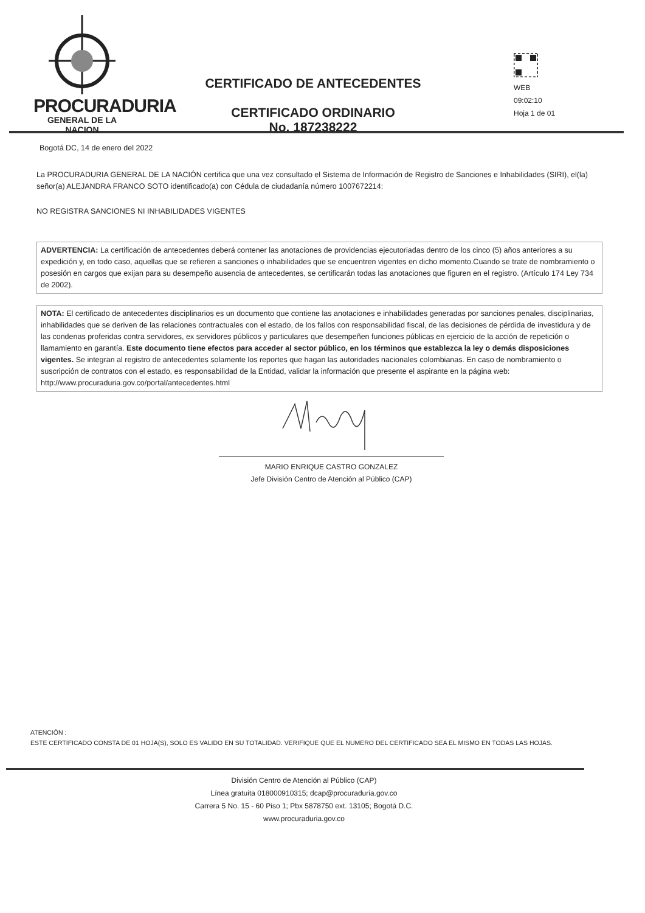PROCURADURIA
GENERAL DE LA NACION
CERTIFICADO DE ANTECEDENTES
CERTIFICADO ORDINARIO
No. 187238222
WEB
09:02:10
Hoja 1 de 01
Bogotá DC, 14 de enero del 2022
La PROCURADURIA GENERAL DE LA NACIÓN certifica que una vez consultado el Sistema de Información de Registro de Sanciones e Inhabilidades (SIRI), el(la) señor(a) ALEJANDRA FRANCO SOTO identificado(a) con Cédula de ciudadanía número 1007672214:
NO REGISTRA SANCIONES NI INHABILIDADES VIGENTES
ADVERTENCIA: La certificación de antecedentes deberá contener las anotaciones de providencias ejecutoriadas dentro de los cinco (5) años anteriores a su expedición y, en todo caso, aquellas que se refieren a sanciones o inhabilidades que se encuentren vigentes en dicho momento.Cuando se trate de nombramiento o posesión en cargos que exijan para su desempeño ausencia de antecedentes, se certificarán todas las anotaciones que figuren en el registro. (Artículo 174 Ley 734 de 2002).
NOTA: El certificado de antecedentes disciplinarios es un documento que contiene las anotaciones e inhabilidades generadas por sanciones penales, disciplinarias, inhabilidades que se deriven de las relaciones contractuales con el estado, de los fallos con responsabilidad fiscal, de las decisiones de pérdida de investidura y de las condenas proferidas contra servidores, ex servidores públicos y particulares que desempeñen funciones públicas en ejercicio de la acción de repetición o llamamiento en garantía. Este documento tiene efectos para acceder al sector público, en los términos que establezca la ley o demás disposiciones vigentes. Se integran al registro de antecedentes solamente los reportes que hagan las autoridades nacionales colombianas. En caso de nombramiento o suscripción de contratos con el estado, es responsabilidad de la Entidad, validar la información que presente el aspirante en la página web: http://www.procuraduria.gov.co/portal/antecedentes.html
MARIO ENRIQUE CASTRO GONZALEZ
Jefe División Centro de Atención al Público (CAP)
ATENCIÓN :
ESTE CERTIFICADO CONSTA DE 01 HOJA(S), SOLO ES VALIDO EN SU TOTALIDAD. VERIFIQUE QUE EL NUMERO DEL CERTIFICADO SEA EL MISMO EN TODAS LAS HOJAS.
División Centro de Atención al Público (CAP)
Línea gratuita 018000910315; dcap@procuraduria.gov.co
Carrera 5 No. 15 - 60 Piso 1; Pbx 5878750 ext. 13105; Bogotá D.C.
www.procuraduria.gov.co